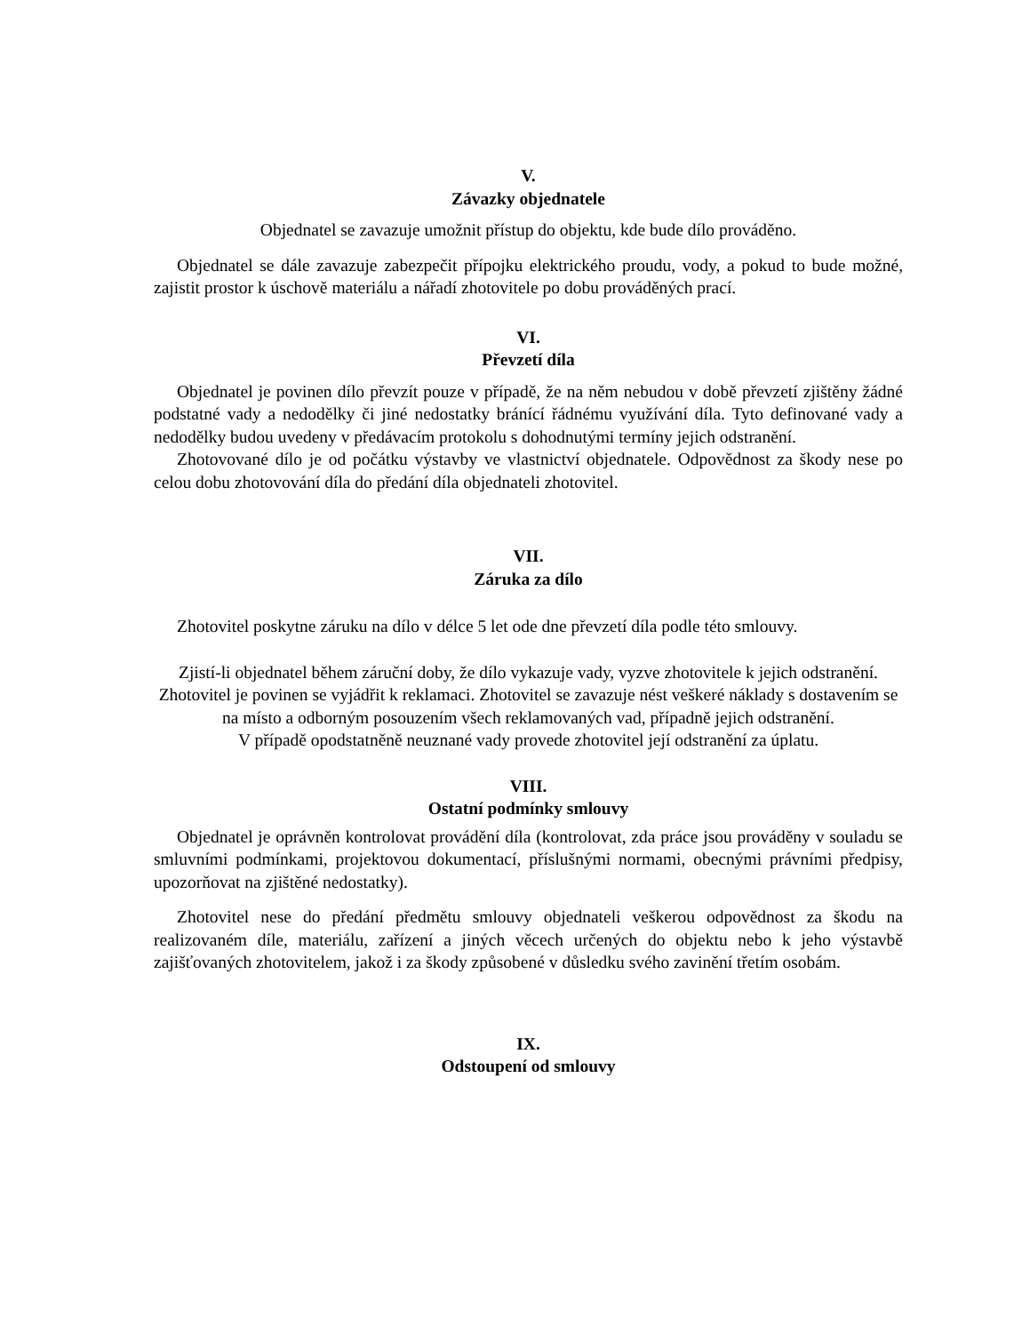V.
Závazky objednatele
Objednatel se zavazuje umožnit přístup do objektu, kde bude dílo prováděno.
Objednatel se dále zavazuje zabezpečit přípojku elektrického proudu, vody, a pokud to bude možné, zajistit prostor k úschově materiálu a nářadí zhotovitele po dobu prováděných prací.
VI.
Převzetí díla
Objednatel je povinen dílo převzít pouze v případě, že na něm nebudou v době převzetí zjištěny žádné podstatné vady a nedodělky či jiné nedostatky bránící řádnému využívání díla. Tyto definované vady a nedodělky budou uvedeny v předávacím protokolu s dohodnutými termíny jejich odstranění.
Zhotovované dílo je od počátku výstavby ve vlastnictví objednatele. Odpovědnost za škody nese po celou dobu zhotovování díla do předání díla objednateli zhotovitel.
VII.
Záruka za dílo
Zhotovitel poskytne záruku na dílo v délce 5 let ode dne převzetí díla podle této smlouvy.
Zjistí-li objednatel během záruční doby, že dílo vykazuje vady, vyzve zhotovitele k jejich odstranění. Zhotovitel je povinen se vyjádřit k reklamaci. Zhotovitel se zavazuje nést veškeré náklady s dostavením se na místo a odborným posouzením všech reklamovaných vad, případně jejich odstranění.
V případě opodstatněně neuznané vady provede zhotovitel její odstranění za úplatu.
VIII.
Ostatní podmínky smlouvy
Objednatel je oprávněn kontrolovat provádění díla (kontrolovat, zda práce jsou prováděny v souladu se smluvními podmínkami, projektovou dokumentací, příslušnými normami, obecnými právními předpisy, upozorňovat na zjištěné nedostatky).
Zhotovitel nese do předání předmětu smlouvy objednateli veškerou odpovědnost za škodu na realizovaném díle, materiálu, zařízení a jiných věcech určených do objektu nebo k jeho výstavbě zajišťovaných zhotovitelem, jakož i za škody způsobené v důsledku svého zavinění třetím osobám.
IX.
Odstoupení od smlouvy